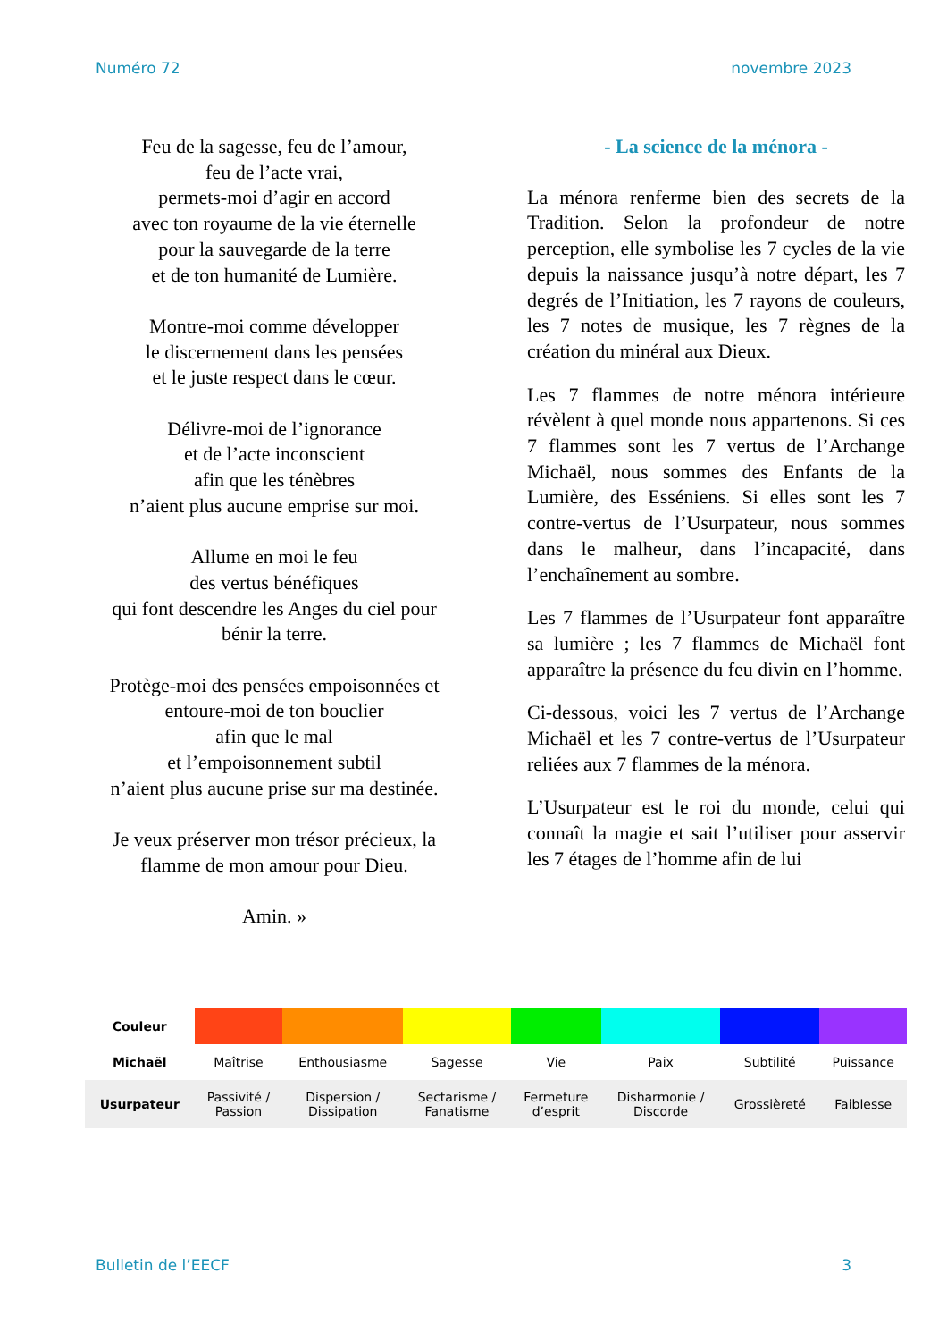Numéro 72 novembre 2023
Feu de la sagesse, feu de l’amour,
feu de l’acte vrai,
permets-moi d’agir en accord
avec ton royaume de la vie éternelle
pour la sauvegarde de la terre
et de ton humanité de Lumière.
Montre-moi comme développer
le discernement dans les pensées
et le juste respect dans le cœur.
Délivre-moi de l’ignorance
et de l’acte inconscient
afin que les ténèbres
n’aient plus aucune emprise sur moi.
Allume en moi le feu
des vertus bénéfiques
qui font descendre les Anges du ciel pour bénir la terre.
Protège-moi des pensées empoisonnées et entoure-moi de ton bouclier
afin que le mal
et l’empoisonnement subtil
n’aient plus aucune prise sur ma destinée.
Je veux préserver mon trésor précieux, la flamme de mon amour pour Dieu.
Amin. »
- La science de la ménora -
La ménora renferme bien des secrets de la Tradition. Selon la profondeur de notre perception, elle symbolise les 7 cycles de la vie depuis la naissance jusqu’à notre départ, les 7 degrés de l’Initiation, les 7 rayons de couleurs, les 7 notes de musique, les 7 règnes de la création du minéral aux Dieux.
Les 7 flammes de notre ménora intérieure révèlent à quel monde nous appartenons. Si ces 7 flammes sont les 7 vertus de l’Archange Michaël, nous sommes des Enfants de la Lumière, des Esséniens. Si elles sont les 7 contre-vertus de l’Usurpateur, nous sommes dans le malheur, dans l’incapacité, dans l’enchaînement au sombre.
Les 7 flammes de l’Usurpateur font apparaître sa lumière ; les 7 flammes de Michaël font apparaître la présence du feu divin en l’homme.
Ci-dessous, voici les 7 vertus de l’Archange Michaël et les 7 contre-vertus de l’Usurpateur reliées aux 7 flammes de la ménora.
L’Usurpateur est le roi du monde, celui qui connaît la magie et sait l’utiliser pour asservir les 7 étages de l’homme afin de lui
| Couleur | | | | | | | |
| Michaël | Maîtrise | Enthousiasme | Sagesse | Vie | Paix | Subtilité | Puissance |
| Usurpateur | Passivité / Passion | Dispersion / Dissipation | Sectarisme / Fanatisme | Fermeture d’esprit | Disharmonie / Discorde | Grossièreté | Faiblesse |
Bulletin de l’EECF 3